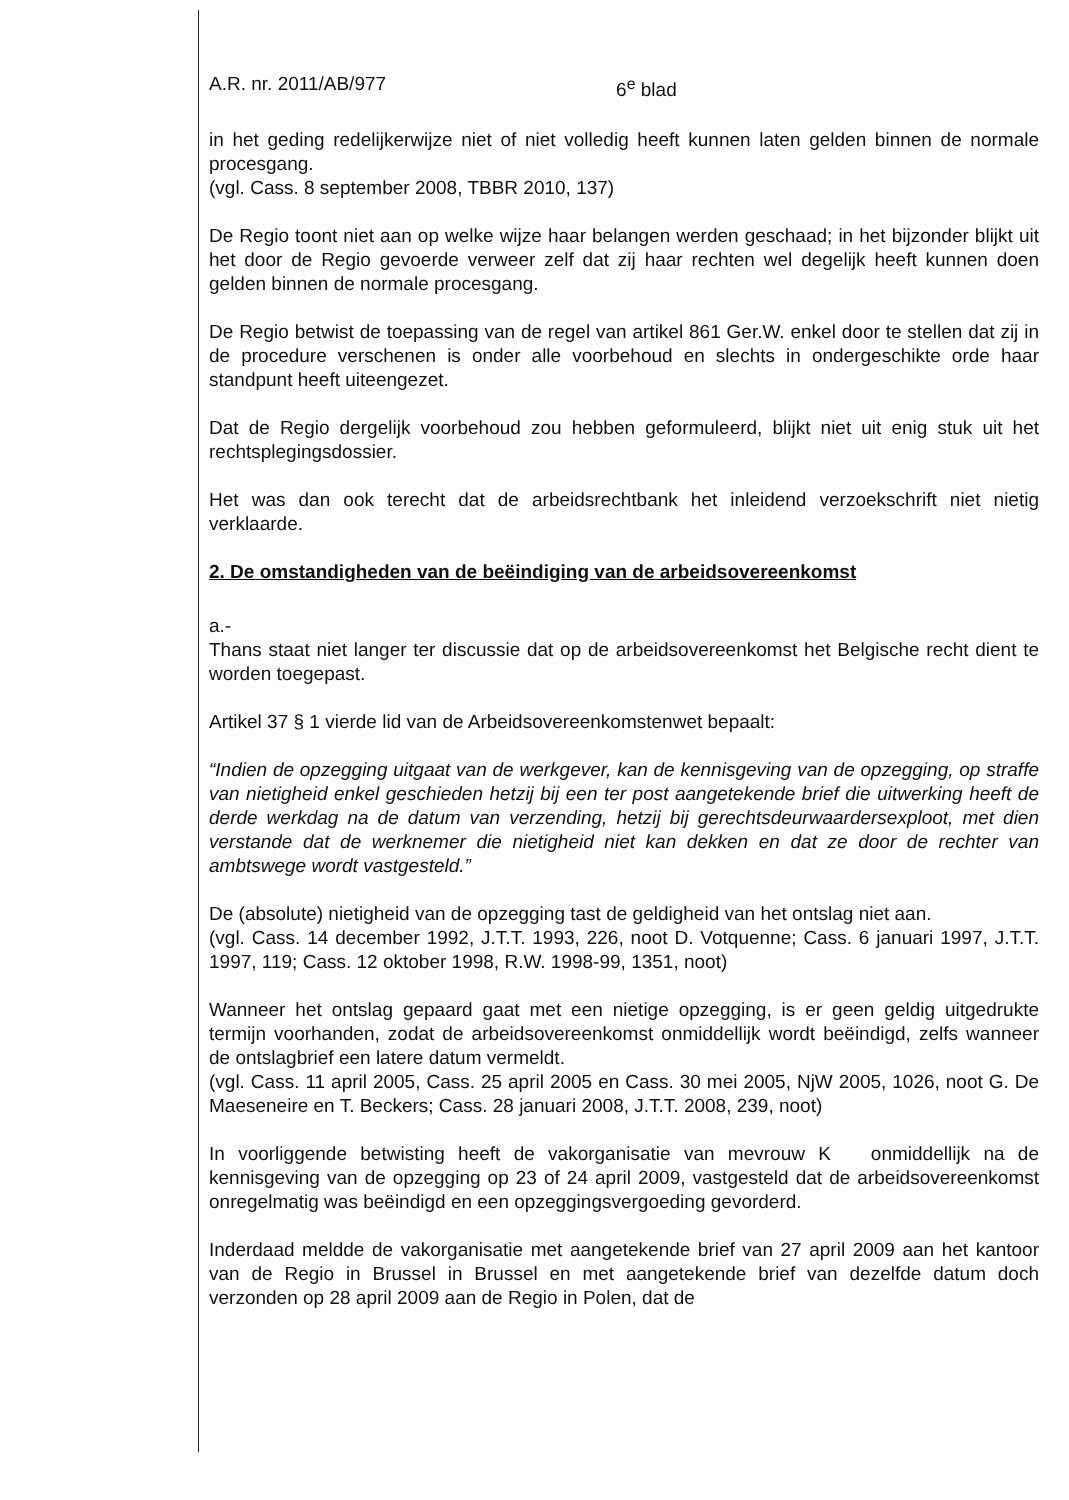A.R. nr. 2011/AB/977 6<sup>e</sup> blad
in het geding redelijkerwijze niet of niet volledig heeft kunnen laten gelden binnen de normale procesgang.
(vgl. Cass. 8 september 2008, TBBR 2010, 137)
De Regio toont niet aan op welke wijze haar belangen werden geschaad; in het bijzonder blijkt uit het door de Regio gevoerde verweer zelf dat zij haar rechten wel degelijk heeft kunnen doen gelden binnen de normale procesgang.
De Regio betwist de toepassing van de regel van artikel 861 Ger.W. enkel door te stellen dat zij in de procedure verschenen is onder alle voorbehoud en slechts in ondergeschikte orde haar standpunt heeft uiteengezet.
Dat de Regio dergelijk voorbehoud zou hebben geformuleerd, blijkt niet uit enig stuk uit het rechtsplegingsdossier.
Het was dan ook terecht dat de arbeidsrechtbank het inleidend verzoekschrift niet nietig verklaarde.
2. De omstandigheden van de beëindiging van de arbeidsovereenkomst
a.-
Thans staat niet langer ter discussie dat op de arbeidsovereenkomst het Belgische recht dient te worden toegepast.
Artikel 37 § 1 vierde lid van de Arbeidsovereenkomstenwet bepaalt:
“Indien de opzegging uitgaat van de werkgever, kan de kennisgeving van de opzegging, op straffe van nietigheid enkel geschieden hetzij bij een ter post aangetekende brief die uitwerking heeft de derde werkdag na de datum van verzending, hetzij bij gerechtsdeurwaardersexploot, met dien verstande dat de werknemer die nietigheid niet kan dekken en dat ze door de rechter van ambtswege wordt vastgesteld.”
De (absolute) nietigheid van de opzegging tast de geldigheid van het ontslag niet aan.
(vgl. Cass. 14 december 1992, J.T.T. 1993, 226, noot D. Votquenne; Cass. 6 januari 1997, J.T.T. 1997, 119; Cass. 12 oktober 1998, R.W. 1998-99, 1351, noot)
Wanneer het ontslag gepaard gaat met een nietige opzegging, is er geen geldig uitgedrukte termijn voorhanden, zodat de arbeidsovereenkomst onmiddellijk wordt beëindigd, zelfs wanneer de ontslagbrief een latere datum vermeldt.
(vgl. Cass. 11 april 2005, Cass. 25 april 2005 en Cass. 30 mei 2005, NjW 2005, 1026, noot G. De Maeseneire en T. Beckers; Cass. 28 januari 2008, J.T.T. 2008, 239, noot)
In voorliggende betwisting heeft de vakorganisatie van mevrouw K onmiddellijk na de kennisgeving van de opzegging op 23 of 24 april 2009, vastgesteld dat de arbeidsovereenkomst onregelmatig was beëindigd en een opzeggingsvergoeding gevorderd.
Inderdaad meldde de vakorganisatie met aangetekende brief van 27 april 2009 aan het kantoor van de Regio in Brussel in Brussel en met aangetekende brief van dezelfde datum doch verzonden op 28 april 2009 aan de Regio in Polen, dat de